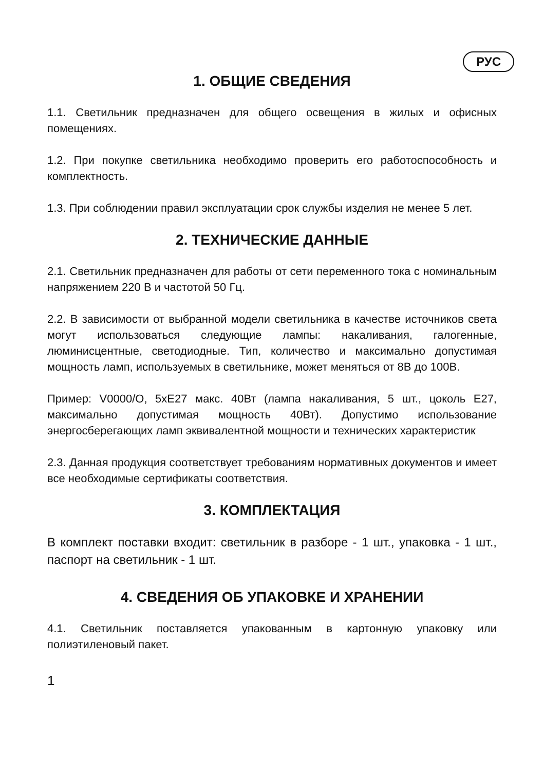РУС
1. ОБЩИЕ СВЕДЕНИЯ
1.1. Светильник предназначен для общего освещения в жилых и офисных помещениях.
1.2. При покупке светильника необходимо проверить его работоспособность и комплектность.
1.3. При соблюдении правил эксплуатации срок службы изделия не менее 5 лет.
2. ТЕХНИЧЕСКИЕ ДАННЫЕ
2.1. Светильник предназначен для работы от сети переменного тока с номинальным напряжением 220 В и частотой 50 Гц.
2.2. В зависимости от выбранной модели светильника в качестве источников света могут использоваться следующие лампы: накаливания, галогенные, люминисцентные, светодиодные. Тип, количество и максимально допустимая мощность ламп, используемых в светильнике, может меняться от 8В до 100В.
Пример: V0000/O, 5xE27 макс. 40Вт (лампа накаливания, 5 шт., цоколь E27, максимально допустимая мощность 40Вт). Допустимо использование энергосберегающих ламп эквивалентной мощности и технических характеристик
2.3. Данная продукция соответствует требованиям нормативных документов и имеет все необходимые сертификаты соответствия.
3. КОМПЛЕКТАЦИЯ
В комплект поставки входит: светильник в разборе - 1 шт., упаковка - 1 шт., паспорт на светильник - 1 шт.
4. СВЕДЕНИЯ ОБ УПАКОВКЕ И ХРАНЕНИИ
4.1. Светильник поставляется упакованным в картонную упаковку или полиэтиленовый пакет.
1